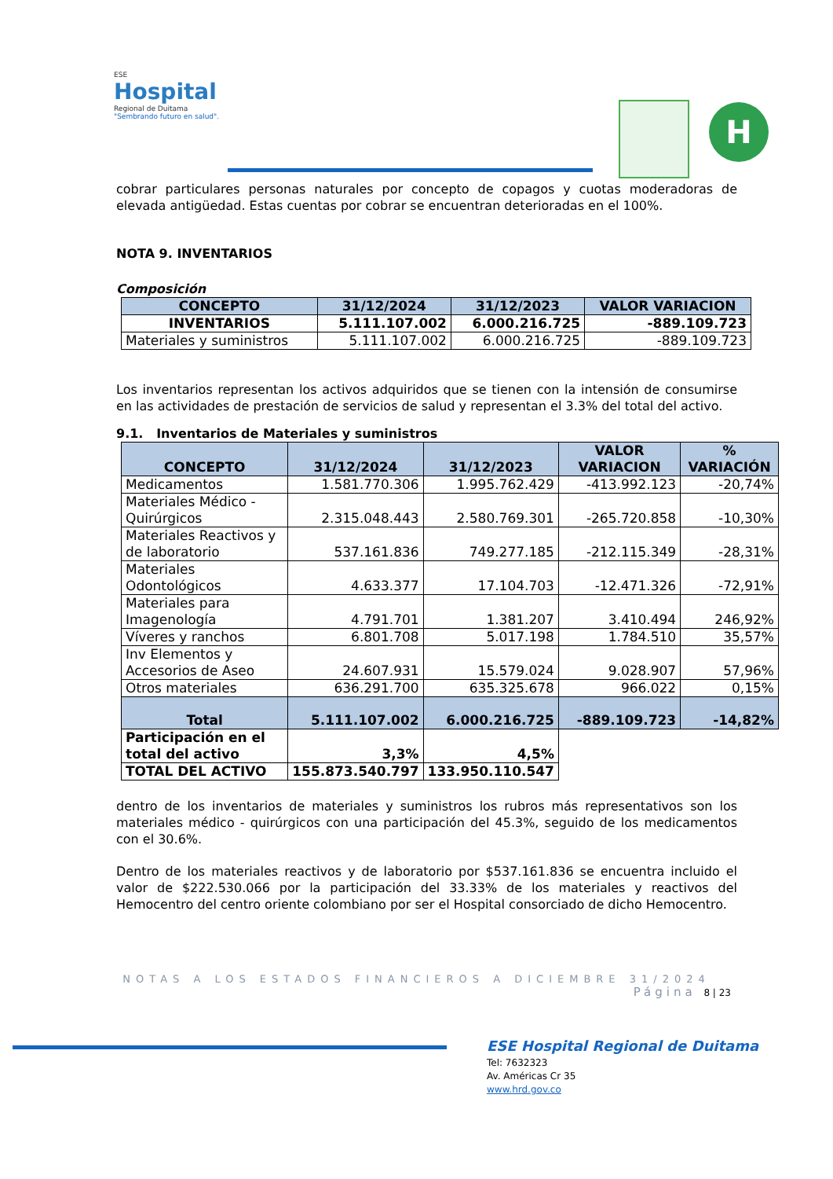ESE
Hospital
Regional de Duitama
"Sembrando futuro en salud".
H
cobrar particulares personas naturales por concepto de copagos y cuotas moderadoras de elevada antigüedad. Estas cuentas por cobrar se encuentran deterioradas en el 100%.
NOTA 9. INVENTARIOS
Composición
| CONCEPTO | 31/12/2024 | 31/12/2023 | VALOR VARIACION |
| --- | --- | --- | --- |
| INVENTARIOS | 5.111.107.002 | 6.000.216.725 | -889.109.723 |
| Materiales y suministros | 5.111.107.002 | 6.000.216.725 | -889.109.723 |
Los inventarios representan los activos adquiridos que se tienen con la intensión de consumirse en las actividades de prestación de servicios de salud y representan el 3.3% del total del activo.
9.1. Inventarios de Materiales y suministros
| CONCEPTO | 31/12/2024 | 31/12/2023 | VALOR VARIACION | % VARIACIÓN |
| --- | --- | --- | --- | --- |
| Medicamentos | 1.581.770.306 | 1.995.762.429 | -413.992.123 | -20,74% |
| Materiales Médico - Quirúrgicos | 2.315.048.443 | 2.580.769.301 | -265.720.858 | -10,30% |
| Materiales Reactivos y de laboratorio | 537.161.836 | 749.277.185 | -212.115.349 | -28,31% |
| Materiales Odontológicos | 4.633.377 | 17.104.703 | -12.471.326 | -72,91% |
| Materiales para Imagenología | 4.791.701 | 1.381.207 | 3.410.494 | 246,92% |
| Víveres y ranchos | 6.801.708 | 5.017.198 | 1.784.510 | 35,57% |
| Inv Elementos y Accesorios de Aseo | 24.607.931 | 15.579.024 | 9.028.907 | 57,96% |
| Otros materiales | 636.291.700 | 635.325.678 | 966.022 | 0,15% |
| Total | 5.111.107.002 | 6.000.216.725 | -889.109.723 | -14,82% |
| Participación en el total del activo | 3,3% | 4,5% | | |
| TOTAL DEL ACTIVO | 155.873.540.797 | 133.950.110.547 | | |
dentro de los inventarios de materiales y suministros los rubros más representativos son los materiales médico - quirúrgicos con una participación del 45.3%, seguido de los medicamentos con el 30.6%.
Dentro de los materiales reactivos y de laboratorio por $537.161.836 se encuentra incluido el valor de $222.530.066 por la participación del 33.33% de los materiales y reactivos del Hemocentro del centro oriente colombiano por ser el Hospital consorciado de dicho Hemocentro.
NOTAS A LOS ESTADOS FINANCIEROS A DICIEMBRE 31/2024
Página 8 | 23
ESE Hospital Regional de Duitama
Tel: 7632323
Av. Américas Cr 35
www.hrd.gov.co